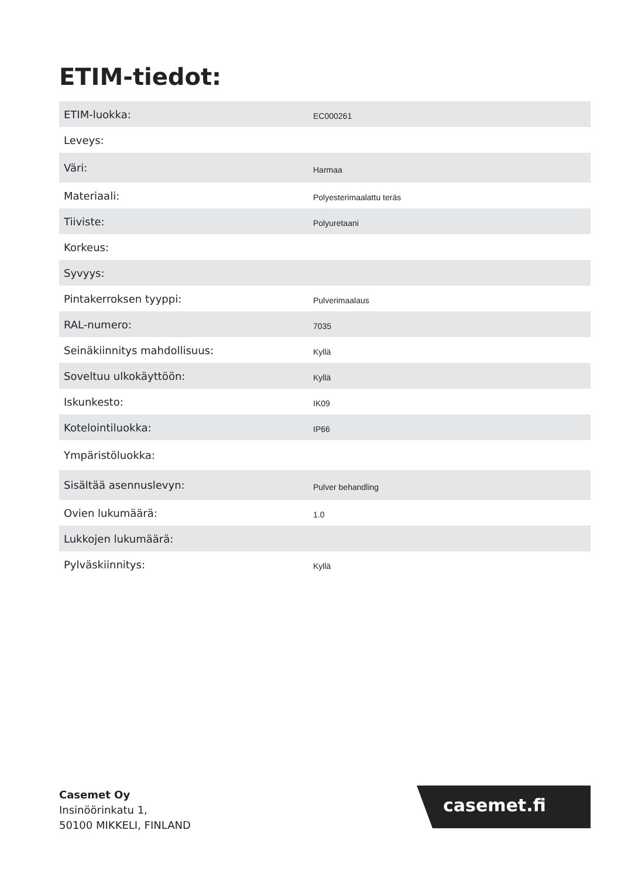ETIM-tiedot:
| ETIM-luokka: | EC000261 |
| Leveys: | |
| Väri: | Harmaa |
| Materiaali: | Polyesterimaalattu teräs |
| Tiiviste: | Polyuretaani |
| Korkeus: | |
| Syvyys: | |
| Pintakerroksen tyyppi: | Pulverimaalaus |
| RAL-numero: | 7035 |
| Seinäkiinnitys mahdollisuus: | Kyllä |
| Soveltuu ulkokäyttöön: | Kyllä |
| Iskunkesto: | IK09 |
| Kotelointiluokka: | IP66 |
| Ympäristöluokka: | |
| Sisältää asennuslevyn: | Pulver behandling |
| Ovien lukumäärä: | 1.0 |
| Lukkojen lukumäärä: | |
| Pylväskiinnitys: | Kyllä |
Casemet Oy
Insinöörinkatu 1,
50100 MIKKELI, FINLAND
casemet.fi